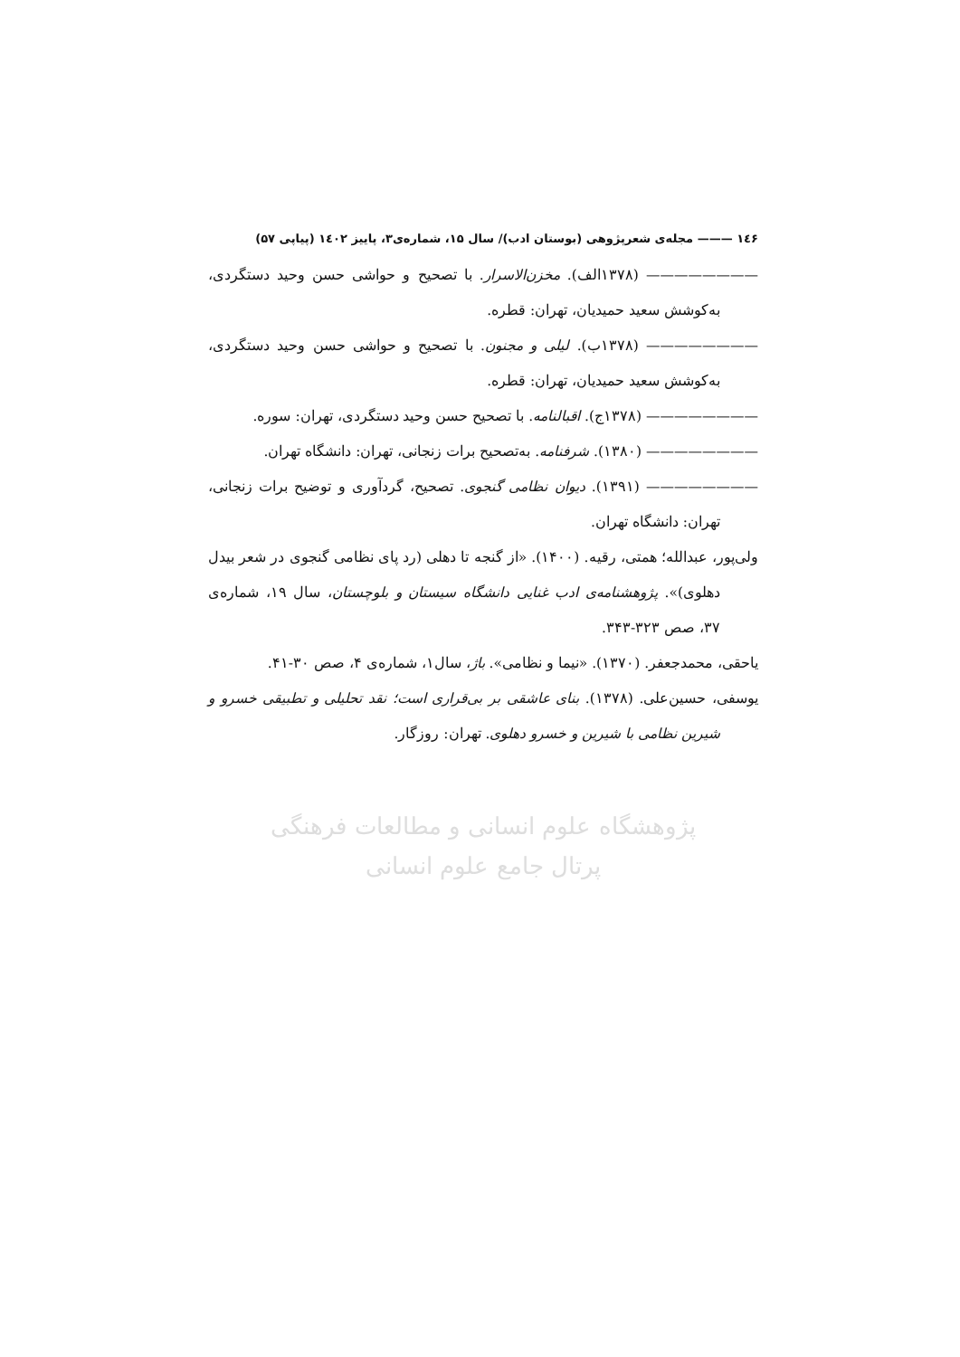۱٤۶ ——— مجله‌ی شعرپژوهی (بوستان ادب)/ سال ۱۵، شماره‌ی۳، پاییز ۱٤۰۲ (پیاپی ۵۷)
———————— (۱۳۷۸الف). مخزن‌الاسرار. با تصحیح و حواشی حسن وحید دستگردی، به‌کوشش سعید حمیدیان، تهران: قطره.
———————— (۱۳۷۸ب). لیلی و مجنون. با تصحیح و حواشی حسن وحید دستگردی، به‌کوشش سعید حمیدیان، تهران: قطره.
———————— (۱۳۷۸ج). اقبالنامه. با تصحیح حسن وحید دستگردی، تهران: سوره.
———————— (۱۳۸۰). شرفنامه. به‌تصحیح برات زنجانی، تهران: دانشگاه تهران.
———————— (۱۳۹۱). دیوان نظامی گنجوی. تصحیح، گردآوری و توضیح برات زنجانی، تهران: دانشگاه تهران.
ولی‌پور، عبدالله؛ همتی، رقیه. (۱۴۰۰). «از گنجه تا دهلی (رد پای نظامی گنجوی در شعر بیدل دهلوی)». پژوهشنامه‌ی ادب غنایی دانشگاه سیستان و بلوچستان، سال ۱۹، شماره‌ی ۳۷، صص ۳۲۳-۳۴۳.
یاحقی، محمدجعفر. (۱۳۷۰). «نیما و نظامی». باژ، سال۱، شماره‌ی ۴، صص ۳۰-۴۱.
یوسفی، حسین‌علی. (۱۳۷۸). بنای عاشقی بر بی‌قراری است؛ نقد تحلیلی و تطبیقی خسرو و شیرین نظامی با شیرین و خسرو دهلوی. تهران: روزگار.
پژوهشگاه علوم انسانی و مطالعات فرهنگی
پرتال جامع علوم انسانی